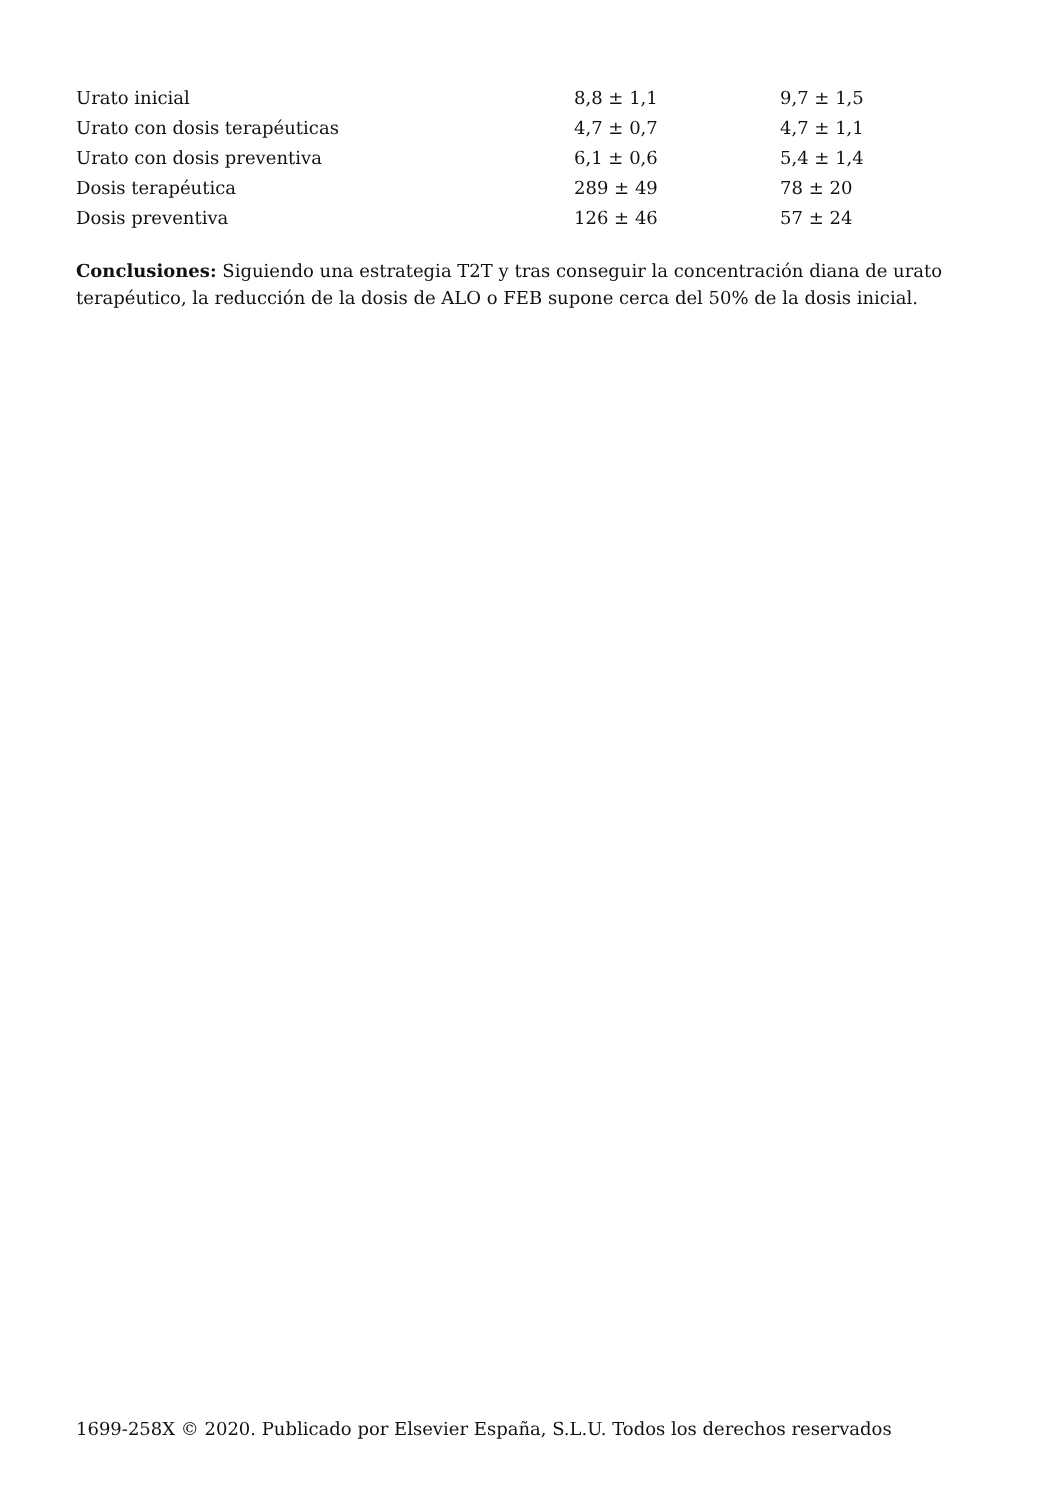| Urato inicial | 8,8 ± 1,1 | 9,7 ± 1,5 |
| Urato con dosis terapéuticas | 4,7 ± 0,7 | 4,7 ± 1,1 |
| Urato con dosis preventiva | 6,1 ± 0,6 | 5,4 ± 1,4 |
| Dosis terapéutica | 289 ± 49 | 78 ± 20 |
| Dosis preventiva | 126 ± 46 | 57 ± 24 |
Conclusiones: Siguiendo una estrategia T2T y tras conseguir la concentración diana de urato terapéutico, la reducción de la dosis de ALO o FEB supone cerca del 50% de la dosis inicial.
1699-258X © 2020. Publicado por Elsevier España, S.L.U. Todos los derechos reservados